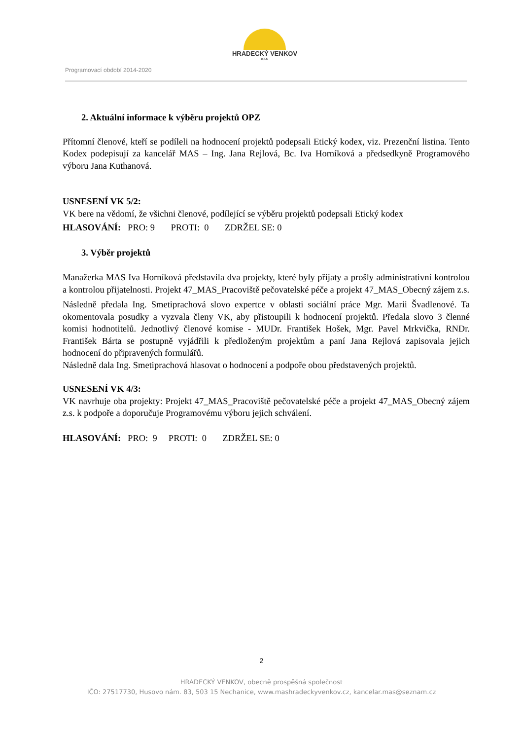HRADECKÝ VENKOV
o.p.s.
Programovací období 2014-2020
2. Aktuální informace k výběru projektů OPZ
Přítomní členové, kteří se podíleli na hodnocení projektů podepsali Etický kodex, viz. Prezenční listina. Tento Kodex podepisují za kancelář MAS – Ing. Jana Rejlová, Bc. Iva Horníková a předsedkyně Programového výboru Jana Kuthanová.
USNESENÍ VK 5/2:
VK bere na vědomí, že všichni členové, podílející se výběru projektů podepsali Etický kodex
HLASOVÁNÍ: PRO: 9 PROTI: 0 ZDRŽEL SE: 0
3. Výběr projektů
Manažerka MAS Iva Horníková představila dva projekty, které byly přijaty a prošly administrativní kontrolou a kontrolou přijatelnosti. Projekt 47_MAS_Pracoviště pečovatelské péče a projekt 47_MAS_Obecný zájem z.s.
Následně předala Ing. Smetiprachová slovo expertce v oblasti sociální práce Mgr. Marii Švadlenové. Ta okomentovala posudky a vyzvala členy VK, aby přistoupili k hodnocení projektů. Předala slovo 3 členné komisi hodnotitelů. Jednotlivý členové komise - MUDr. František Hošek, Mgr. Pavel Mrkvička, RNDr. František Bárta se postupně vyjádřili k předloženým projektům a paní Jana Rejlová zapisovala jejich hodnocení do připravených formulářů.
Následně dala Ing. Smetiprachová hlasovat o hodnocení a podpoře obou představených projektů.
USNESENÍ VK 4/3:
VK navrhuje oba projekty: Projekt 47_MAS_Pracoviště pečovatelské péče a projekt 47_MAS_Obecný zájem z.s. k podpoře a doporučuje Programovému výboru jejich schválení.
HLASOVÁNÍ: PRO: 9 PROTI: 0 ZDRŽEL SE: 0
2
HRADECKÝ VENKOV, obecně prospěšná společnost
IČO: 27517730, Husovo nám. 83, 503 15 Nechanice, www.mashradeckyvenkov.cz, kancelar.mas@seznam.cz